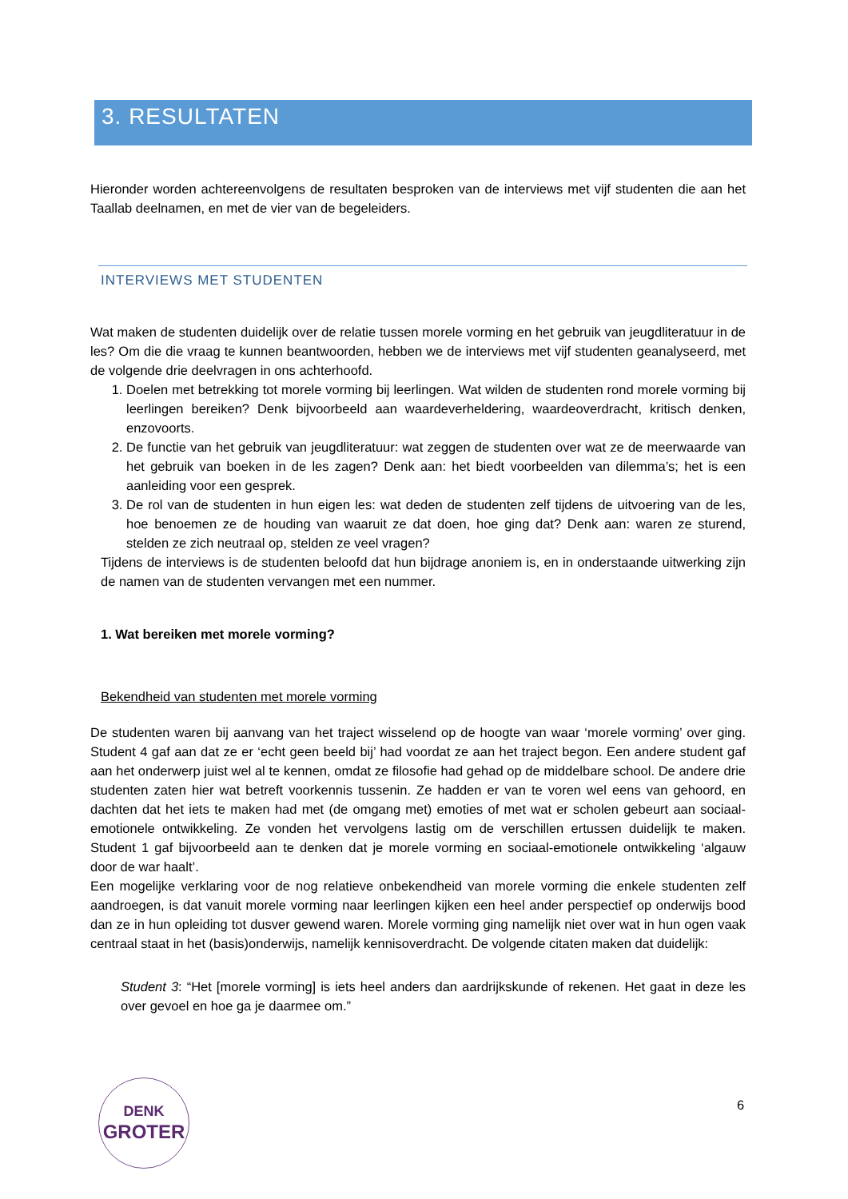3. RESULTATEN
Hieronder worden achtereenvolgens de resultaten besproken van de interviews met vijf studenten die aan het Taallab deelnamen, en met de vier van de begeleiders.
INTERVIEWS MET STUDENTEN
Wat maken de studenten duidelijk over de relatie tussen morele vorming en het gebruik van jeugdliteratuur in de les? Om die die vraag te kunnen beantwoorden, hebben we de interviews met vijf studenten geanalyseerd, met de volgende drie deelvragen in ons achterhoofd.
1. Doelen met betrekking tot morele vorming bij leerlingen. Wat wilden de studenten rond morele vorming bij leerlingen bereiken? Denk bijvoorbeeld aan waardeverheldering, waardeoverdracht, kritisch denken, enzovoorts.
2. De functie van het gebruik van jeugdliteratuur: wat zeggen de studenten over wat ze de meerwaarde van het gebruik van boeken in de les zagen? Denk aan: het biedt voorbeelden van dilemma’s; het is een aanleiding voor een gesprek.
3. De rol van de studenten in hun eigen les: wat deden de studenten zelf tijdens de uitvoering van de les, hoe benoemen ze de houding van waaruit ze dat doen, hoe ging dat? Denk aan: waren ze sturend, stelden ze zich neutraal op, stelden ze veel vragen?
Tijdens de interviews is de studenten beloofd dat hun bijdrage anoniem is, en in onderstaande uitwerking zijn de namen van de studenten vervangen met een nummer.
1. Wat bereiken met morele vorming?
Bekendheid van studenten met morele vorming
De studenten waren bij aanvang van het traject wisselend op de hoogte van waar ‘morele vorming’ over ging. Student 4 gaf aan dat ze er ‘echt geen beeld bij’ had voordat ze aan het traject begon. Een andere student gaf aan het onderwerp juist wel al te kennen, omdat ze filosofie had gehad op de middelbare school. De andere drie studenten zaten hier wat betreft voorkennis tussenin. Ze hadden er van te voren wel eens van gehoord, en dachten dat het iets te maken had met (de omgang met) emoties of met wat er scholen gebeurt aan sociaal-emotionele ontwikkeling. Ze vonden het vervolgens lastig om de verschillen ertussen duidelijk te maken. Student 1 gaf bijvoorbeeld aan te denken dat je morele vorming en sociaal-emotionele ontwikkeling ‘algauw door de war haalt’.
Een mogelijke verklaring voor de nog relatieve onbekendheid van morele vorming die enkele studenten zelf aandroegen, is dat vanuit morele vorming naar leerlingen kijken een heel ander perspectief op onderwijs bood dan ze in hun opleiding tot dusver gewend waren. Morele vorming ging namelijk niet over wat in hun ogen vaak centraal staat in het (basis)onderwijs, namelijk kennisoverdracht. De volgende citaten maken dat duidelijk:
Student 3: “Het [morele vorming] is iets heel anders dan aardrijkskunde of rekenen. Het gaat in deze les over gevoel en hoe ga je daarmee om.”
DENK
GROTER
6